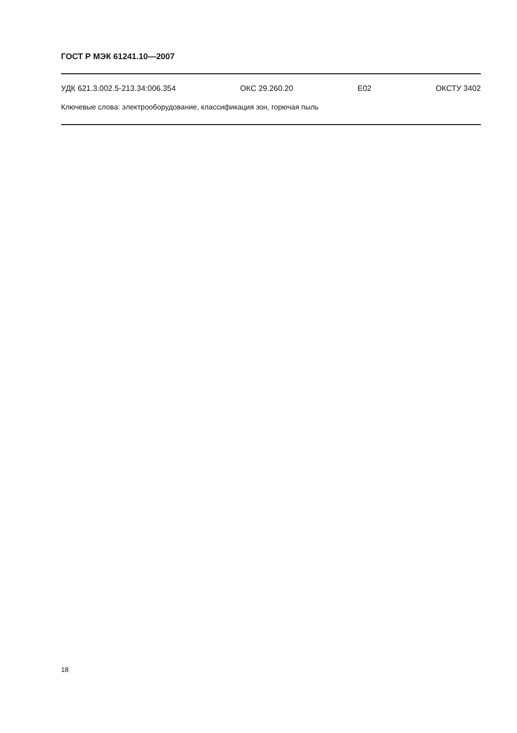ГОСТ Р МЭК 61241.10—2007
УДК 621.3.002.5-213.34:006.354 ОКС 29.260.20 Е02 ОКСТУ 3402
Ключевые слова: электрооборудование, классификация зон, горючая пыль
18